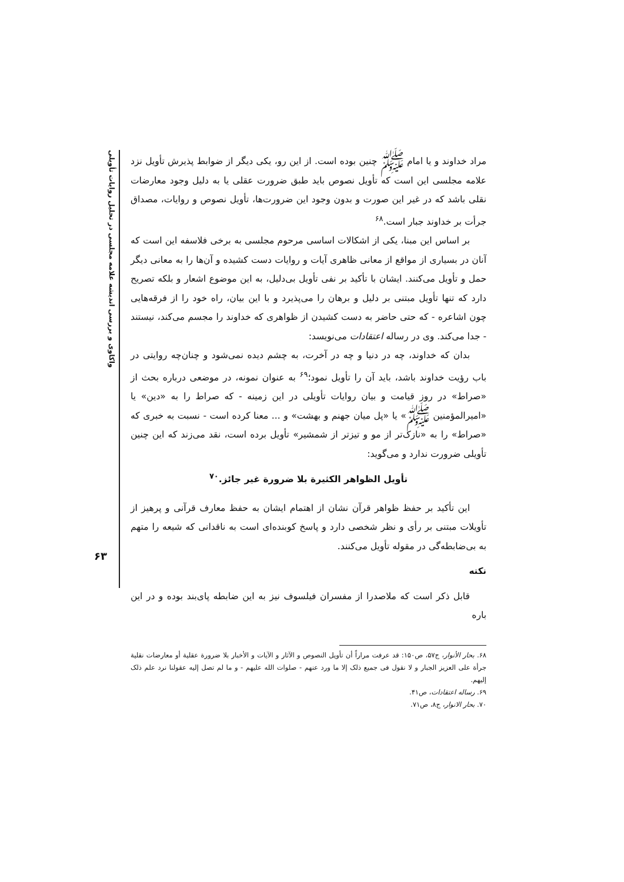واکاوی و بررسی اندیشه علامه مجلسی در تحلیل روایات تأویلی
۶۳
مراد خداوند و یا امام ﷺ چنین بوده است. از این رو، یکی دیگر از ضوابط پذیرش تأویل نزد علامه مجلسی این است که تأویل نصوص باید طبق ضرورت عقلی یا به دلیل وجود معارضات نقلی باشد که در غیر این صورت و بدون وجود این ضرورت‌ها، تأویل نصوص و روایات، مصداق جرأت بر خداوند جبار است.<sup>۶۸</sup>
بر اساس این مبنا، یکی از اشکالات اساسی مرحوم مجلسی به برخی فلاسفه این است که آنان در بسیاری از مواقع از معانی ظاهری آیات و روایات دست کشیده و آن‌ها را به معانی دیگر حمل و تأویل می‌کنند. ایشان با تأکید بر نفی تأویل بی‌دلیل، به این موضوع اشعار و بلکه تصریح دارد که تنها تأویل مبتنی بر دلیل و برهان را می‌پذیرد و با این بیان، راه خود را از فرقه‌هایی چون اشاعره - که حتی حاضر به دست کشیدن از ظواهری که خداوند را مجسم می‌کند، نیستند - جدا می‌کند. وی در رساله اعتقادات می‌نویسد:
بدان که خداوند، چه در دنیا و چه در آخرت، به چشم دیده نمی‌شود و چنان‌چه روایتی در باب رؤیت خداوند باشد، باید آن را تأویل نمود؛<sup>۶۹</sup> به عنوان نمونه، در موضعی درباره بحث از «صراط» در روز قیامت و بیان روایات تأویلی در این زمینه - که صراط را به «دین» یا «امیرالمؤمنین ﷺ» یا «پل میان جهنم و بهشت» و ... معنا کرده است - نسبت به خبری که «صراط» را به «نازک‌تر از مو و تیزتر از شمشیر» تأویل برده است، نقد می‌زند که این چنین تأویلی ضرورت ندارد و می‌گوید:
تأویل الظواهر الکثیرة بلا ضرورة غیر جائز.<sup>۷۰</sup>
این تأکید بر حفظ ظواهر قرآن نشان از اهتمام ایشان به حفظ معارف قرآنی و پرهیز از تأویلات مبتنی بر رأی و نظر شخصی دارد و پاسخ کوبنده‌ای است به ناقدانی که شیعه را متهم به بی‌ضابطه‌گی در مقوله تأویل می‌کنند.
نکته
قابل ذکر است که ملاصدرا از مفسران فیلسوف نیز به این ضابطه پای‌بند بوده و در این باره
۶۸. بحار الأنوار، ج۵۷، ص۱۵۰: قد عرفت مراراً أن تأویل النصوص و الآثار و الآیات و الأخبار بلا ضرورة عقلیة أو معارضات نقلیة جرأة علی العزیز الجبار و لا نقول فی جمیع ذلک إلا ما ورد عنهم - صلوات الله علیهم - و ما لم تصل إلیه عقولنا نرد علم ذلک إلیهم.
۶۹. رساله اعتقادات، ص۴۱.
۷۰. بحار الانوار، ج۸، ص۷۱.